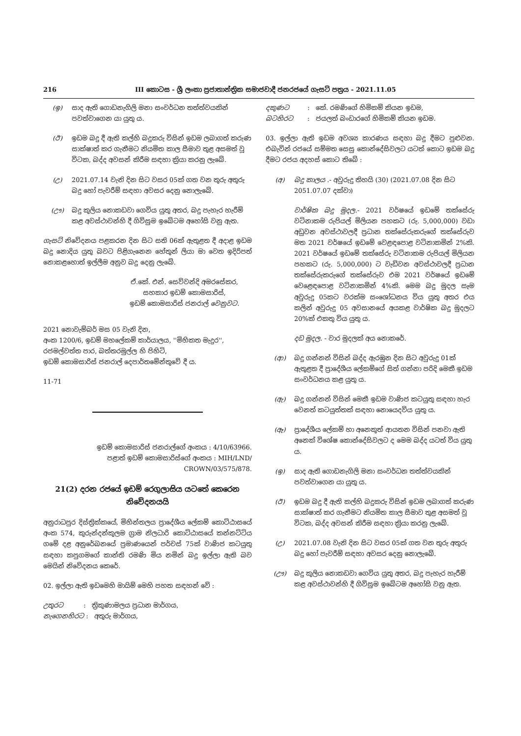216 III කොටස - ශ්‍රී ලංකා ප්‍රජාතාන්ත්‍රික සමාජවාදී ජනරජයේ ගැසට් පත්‍රය - 2021.11.05
(ඉ) සාද ඇති ගොඩනැගිලි මනා සංවර්ධන තත්ත්වයකින් පවත්වාගෙන යා යුතු ය.
(ඊ) ඉඩම බදු දී ඇති කල්හි බදුකරු විසින් ඉඩම ලබාගත් කරුණ සාක්ෂාත් කර ගැනීමට නියමිත කාල සීමාව තුළ අසමත් වූ විටක, බද්ද අවසන් කිරීම සඳහා ක්‍රියා කරනු ලැබේ.
(උ) 2021.07.14 වැනි දින සිට වසර 05ක් ගත වන තුරු අතුරු බදු හෝ පැවරීම් සඳහා අවසර දෙනු නොලැබේ.
(ඌ) බදු කුලිය නොකඩවා ගෙවිය යුතු අතර, බදු පැහැර හැරීම් කළ අවස්ථාවන්හි දී ගිවිසුම ඉබේටම අහෝසි වනු ඇත.
ගැසට් නිවේදනය පළකරන දින සිට සති 06ක් ඇතුළත දී අදාළ ඉඩම බදු නොදිය යුතු බවට පිළිගැනෙන හේතුන් ලියා මා වෙත ඉදිරිපත් නොකළහොත් ඉල්ලීම අනුව බදු දෙනු ලැබේ.
ඒ.කේ. එන්. සෙව්වන්දි අමරසේකර,
සහකාර ඉඩම් කොමසාරිස්,
ඉඩම් කොමසාරිස් ජනරාල් වෙනුවට.
2021 නොවැම්බර් මස 05 වැනි දින,
අංක 1200/6, ඉඩම් මහලේකම් කාර්යාලය, ''මිහිකත මැදුර'',
රජමල්වත්ත පාර, බත්තරමුල්ල හි පිහිටි,
ඉඩම් කොමසාරිස් ජනරාල් දෙපාර්තමේන්තුවේ දී ය.
11-71
ඉඩම් කොමසාරිස් ජනරාල්ගේ අංකය : 4/10/63966.
පළාත් ඉඩම් කොමසාරිස්ගේ අංකය : MIH/LND/
CROWN/03/575/878.
21(2) දරන රජයේ ඉඩම් රෙගුලාසිය යටතේ කෙරෙන නිවේදනයයි
අනුරාධපුර දිස්ත්‍රික්කයේ, මිහින්තලය ප්‍රාදේශීය ලේකම් කොට්ඨාසයේ අංක 574, කුරුන්දන්කුලම ග්‍රාම නිලධාරි කොට්ඨාසයේ කන්නට්ටිය ගමේ දළ අනුරේඛනයේ ප්‍රමාණයෙන් පර්චස් 75ක් වාණිජ කටයුතු සඳහා කපුගමගේ කාන්ති රමණි මිය නමින් බදු ඉල්ලා ඇති බව මෙයින් නිවේදනය කෙරේ.
02. ඉල්ලා ඇති ඉඩමෙහි මායිම් මෙහි පහත සඳහන් වේ :
උතුරට : ත්‍රිකුණාමලය ප්‍රධාන මාර්ගය,
නැගෙනහිරට : අතුරු මාර්ගය,
දකුණට : කේ. රමණිගේ හිමිකම් කියන ඉඩම,
බටහිරට : ජයලත් බංඩාරගේ හිමිකම් කියන ඉඩම.
03. ඉල්ලා ඇති ඉඩම අවශ්‍ය කාරණය සඳහා බදු දීමට පුළුවන. එබැවින් රජයේ සම්මත සෙසු කොන්දේසිවලට යටත් කොට ඉඩම බදු දීමට රජය අදහස් කොට තිබේ :
(අ) බදු කාලය .- අවුරුදු තිහයි (30) (2021.07.08 දින සිට 2051.07.07 දක්වා)
වාර්ෂික බදු මුදල.- 2021 වර්ෂයේ ඉඩමේ තක්සේරු වටිනාකම රුපියල් මිලියන පහකට (රු. 5,000,000) වඩා අඩුවන අවස්ථාවලදී ප්‍රධාන තක්සේරුකරුගේ තක්සේරුව මත 2021 වර්ෂයේ ඉඩමේ වෙළඳපොළ වටිනාකමින් 2%කි. 2021 වර්ෂයේ ඉඩමේ තක්සේරු වටිනාකම රුපියල් මිලියන පහකට (රු. 5,000,000) ට වැඩිවන අවස්ථාවලදී ප්‍රධාන තක්සේරුකරුගේ තක්සේරුව එම 2021 වර්ෂයේ ඉඩමේ වෙළෙඳපොළ වටිනාකමින් 4%කි. මෙම බදු මුදල සෑම අවුරුදු 05කට වරක්ම සංශෝධනය විය යුතු අතර එය කලින් අවුරුදු 05 අවසානයේ අයකළ වාර්ෂික බදු මුදලට 20%ක් එකතු විය යුතු ය.
දඩ මුදල. - වාර මුදලක් අය නොකරේ.
(ආ) බදු ගන්නන් විසින් බද්ද ඇරඹුන දින සිට අවුරුදු 01ක් ඇතුළත දී ප්‍රාදේශීය ලේකම්ගේ සිත් ගන්නා පරිදි මෙකී ඉඩම සංවර්ධනය කළ යුතු ය.
(ඇ) බදු ගන්නන් විසින් මෙකී ඉඩම වාණිජ කටයුතු සඳහා හැර වෙනත් කටයුත්තක් සඳහා නොයෙදවිය යුතු ය.
(ඈ) ප්‍රාදේශීය ලේකම් හා අනෙකුත් ආයතන විසින් පනවා ඇති අනෙක් විශේෂ කොන්දේසිවලට ද මෙම බද්ද යටත් විය යුතු ය.
(ඉ) සාද ඇති ගොඩනැගිලි මනා සංවර්ධන තත්ත්වයකින් පවත්වාගෙන යා යුතු ය.
(ඊ) ඉඩම බදු දී ඇති කල්හි බදුකරු විසින් ඉඩම ලබාගත් කරුණ සාක්ෂාත් කර ගැනීමට නියමිත කාල සීමාව තුළ අසමත් වූ විටක, බද්ද අවසන් කිරීම සඳහා ක්‍රියා කරනු ලැබේ.
(උ) 2021.07.08 වැනි දින සිට වසර 05ක් ගත වන තුරු අතුරු බදු හෝ පැවරීම් සඳහා අවසර දෙනු නොලැබේ.
(ඌ) බදු කුලිය නොකඩවා ගෙවිය යුතු අතර, බදු පැහැර හැරීම් කළ අවස්ථාවන්හි දී ගිවිසුම ඉබේටම අහෝසි වනු ඇත.